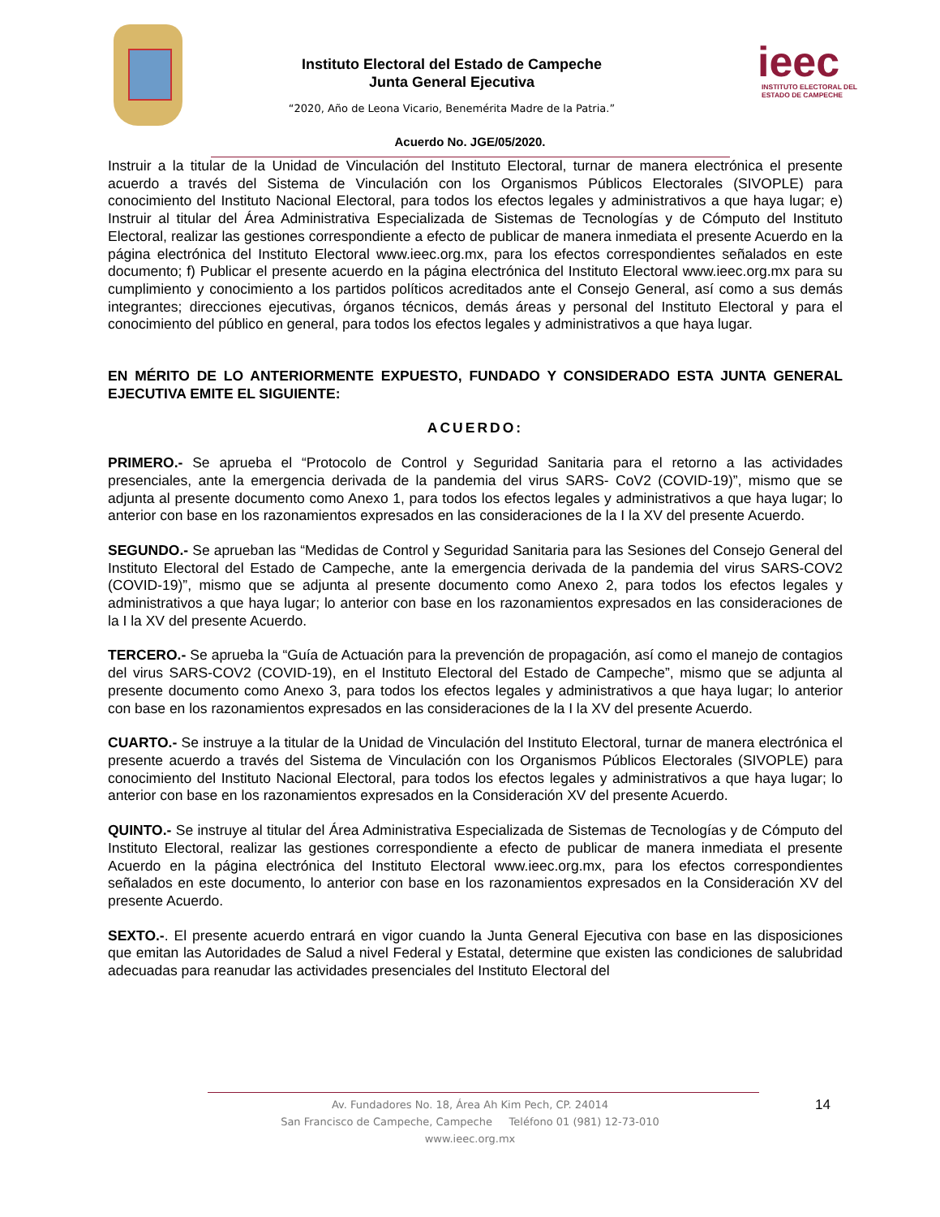Instituto Electoral del Estado de Campeche
Junta General Ejecutiva
“2020, Año de Leona Vicario, Benemérita Madre de la Patria.”
ieec
INSTITUTO ELECTORAL DEL
ESTADO DE CAMPECHE
Acuerdo No. JGE/05/2020.
Instruir a la titular de la Unidad de Vinculación del Instituto Electoral, turnar de manera electrónica el presente acuerdo a través del Sistema de Vinculación con los Organismos Públicos Electorales (SIVOPLE) para conocimiento del Instituto Nacional Electoral, para todos los efectos legales y administrativos a que haya lugar; e) Instruir al titular del Área Administrativa Especializada de Sistemas de Tecnologías y de Cómputo del Instituto Electoral, realizar las gestiones correspondiente a efecto de publicar de manera inmediata el presente Acuerdo en la página electrónica del Instituto Electoral www.ieec.org.mx, para los efectos correspondientes señalados en este documento; f) Publicar el presente acuerdo en la página electrónica del Instituto Electoral www.ieec.org.mx para su cumplimiento y conocimiento a los partidos políticos acreditados ante el Consejo General, así como a sus demás integrantes; direcciones ejecutivas, órganos técnicos, demás áreas y personal del Instituto Electoral y para el conocimiento del público en general, para todos los efectos legales y administrativos a que haya lugar.
EN MÉRITO DE LO ANTERIORMENTE EXPUESTO, FUNDADO Y CONSIDERADO ESTA JUNTA GENERAL EJECUTIVA EMITE EL SIGUIENTE:
ACUERDO:
PRIMERO.- Se aprueba el “Protocolo de Control y Seguridad Sanitaria para el retorno a las actividades presenciales, ante la emergencia derivada de la pandemia del virus SARS- CoV2 (COVID-19)”, mismo que se adjunta al presente documento como Anexo 1, para todos los efectos legales y administrativos a que haya lugar; lo anterior con base en los razonamientos expresados en las consideraciones de la I la XV del presente Acuerdo.
SEGUNDO.- Se aprueban las “Medidas de Control y Seguridad Sanitaria para las Sesiones del Consejo General del Instituto Electoral del Estado de Campeche, ante la emergencia derivada de la pandemia del virus SARS-COV2 (COVID-19)”, mismo que se adjunta al presente documento como Anexo 2, para todos los efectos legales y administrativos a que haya lugar; lo anterior con base en los razonamientos expresados en las consideraciones de la I la XV del presente Acuerdo.
TERCERO.- Se aprueba la “Guía de Actuación para la prevención de propagación, así como el manejo de contagios del virus SARS-COV2 (COVID-19), en el Instituto Electoral del Estado de Campeche”, mismo que se adjunta al presente documento como Anexo 3, para todos los efectos legales y administrativos a que haya lugar; lo anterior con base en los razonamientos expresados en las consideraciones de la I la XV del presente Acuerdo.
CUARTO.- Se instruye a la titular de la Unidad de Vinculación del Instituto Electoral, turnar de manera electrónica el presente acuerdo a través del Sistema de Vinculación con los Organismos Públicos Electorales (SIVOPLE) para conocimiento del Instituto Nacional Electoral, para todos los efectos legales y administrativos a que haya lugar; lo anterior con base en los razonamientos expresados en la Consideración XV del presente Acuerdo.
QUINTO.- Se instruye al titular del Área Administrativa Especializada de Sistemas de Tecnologías y de Cómputo del Instituto Electoral, realizar las gestiones correspondiente a efecto de publicar de manera inmediata el presente Acuerdo en la página electrónica del Instituto Electoral www.ieec.org.mx, para los efectos correspondientes señalados en este documento, lo anterior con base en los razonamientos expresados en la Consideración XV del presente Acuerdo.
SEXTO.-. El presente acuerdo entrará en vigor cuando la Junta General Ejecutiva con base en las disposiciones que emitan las Autoridades de Salud a nivel Federal y Estatal, determine que existen las condiciones de salubridad adecuadas para reanudar las actividades presenciales del Instituto Electoral del
14
Av. Fundadores No. 18, Área Ah Kim Pech, CP. 24014
San Francisco de Campeche, Campeche Teléfono 01 (981) 12-73-010
www.ieec.org.mx